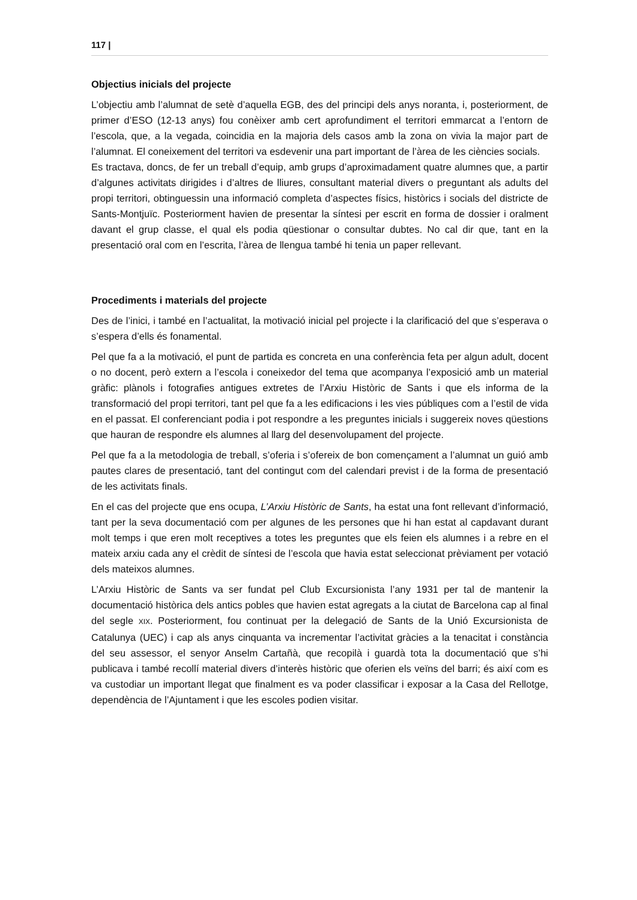117 |
Objectius inicials del projecte
L’objectiu amb l’alumnat de setè d’aquella EGB, des del principi dels anys noranta, i, posteriorment, de primer d’ESO (12-13 anys) fou conèixer amb cert aprofundiment el territori emmarcat a l’entorn de l’escola, que, a la vegada, coincidia en la majoria dels casos amb la zona on vivia la major part de l’alumnat. El coneixement del territori va esdevenir una part important de l’àrea de les ciències socials.
Es tractava, doncs, de fer un treball d’equip, amb grups d’aproximadament quatre alumnes que, a partir d’algunes activitats dirigides i d’altres de lliures, consultant material divers o preguntant als adults del propi territori, obtinguessin una informació completa d’aspectes físics, històrics i socials del districte de Sants-Montjuïc. Posteriorment havien de presentar la síntesi per escrit en forma de dossier i oralment davant el grup classe, el qual els podia qüestionar o consultar dubtes. No cal dir que, tant en la presentació oral com en l’escrita, l’àrea de llengua també hi tenia un paper rellevant.
Procediments i materials del projecte
Des de l’inici, i també en l’actualitat, la motivació inicial pel projecte i la clarificació del que s’esperava o s’espera d’ells és fonamental.
Pel que fa a la motivació, el punt de partida es concreta en una conferència feta per algun adult, docent o no docent, però extern a l’escola i coneixedor del tema que acompanya l’exposició amb un material gràfic: plànols i fotografies antigues extretes de l’Arxiu Històric de Sants i que els informa de la transformació del propi territori, tant pel que fa a les edificacions i les vies públiques com a l’estil de vida en el passat. El conferenciant podia i pot respondre a les preguntes inicials i suggereix noves qüestions que hauran de respondre els alumnes al llarg del desenvolupament del projecte.
Pel que fa a la metodologia de treball, s’oferia i s’ofereix de bon començament a l’alumnat un guió amb pautes clares de presentació, tant del contingut com del calendari previst i de la forma de presentació de les activitats finals.
En el cas del projecte que ens ocupa, L’Arxiu Històric de Sants, ha estat una font rellevant d’informació, tant per la seva documentació com per algunes de les persones que hi han estat al capdavant durant molt temps i que eren molt receptives a totes les preguntes que els feien els alumnes i a rebre en el mateix arxiu cada any el crèdit de síntesi de l’escola que havia estat seleccionat prèviament per votació dels mateixos alumnes.
L’Arxiu Històric de Sants va ser fundat pel Club Excursionista l’any 1931 per tal de mantenir la documentació històrica dels antics pobles que havien estat agregats a la ciutat de Barcelona cap al final del segle XIX. Posteriorment, fou continuat per la delegació de Sants de la Unió Excursionista de Catalunya (UEC) i cap als anys cinquanta va incrementar l’activitat gràcies a la tenacitat i constància del seu assessor, el senyor Anselm Cartañà, que recopilà i guardà tota la documentació que s’hi publicava i també recollí material divers d’interès històric que oferien els veïns del barri; és així com es va custodiar un important llegat que finalment es va poder classificar i exposar a la Casa del Rellotge, dependència de l’Ajuntament i que les escoles podien visitar.